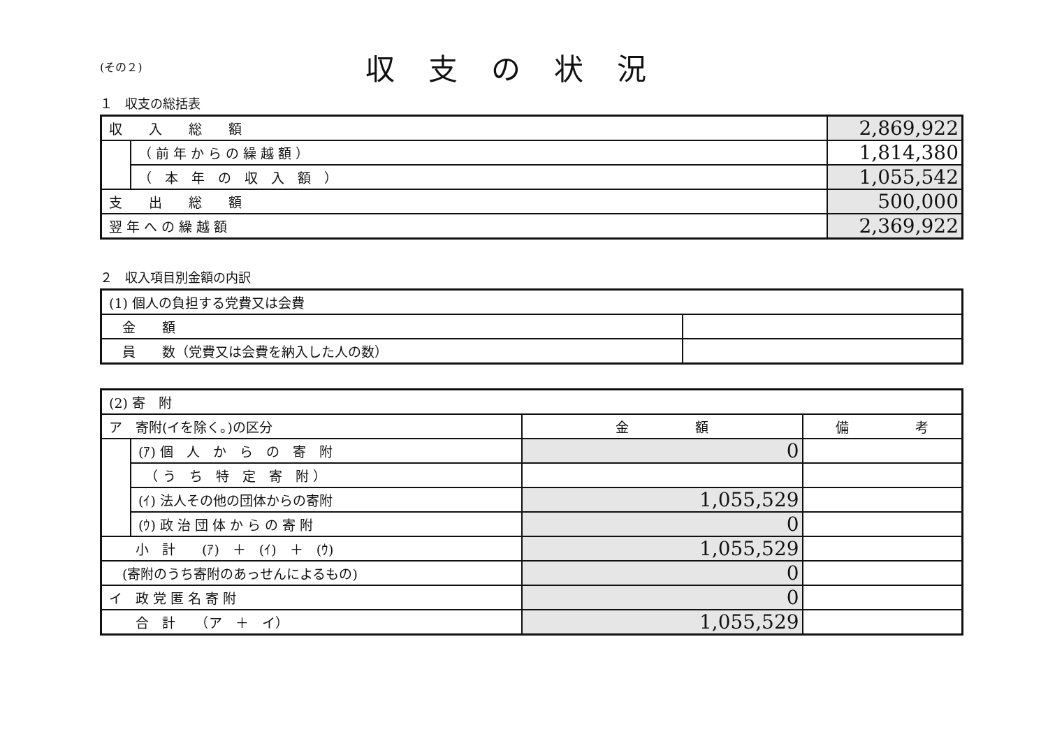(その２)
収支の状況
１　収支の総括表
| 収 入 総 額 | | 2,869,922 |
| | （ 前 年 か ら の 繰 越 額 ） | 1,814,380 |
| | （ 本 年 の 収 入 額 ） | 1,055,542 |
| 支 出 総 額 | | 500,000 |
| 翌 年 へ の 繰 越 額 | | 2,369,922 |
２　収入項目別金額の内訳
| (1) 個人の負担する党費又は会費 | |
| 金 額 | |
| 員 数（党費又は会費を納入した人の数） | |
| (2) 寄 附 | | | |
| ア 寄附(イを除く。)の区分 | | 金 額 | 備 考 |
| | (ｱ) 個 人 か ら の 寄 附 | 0 | |
| | （ う ち 特 定 寄 附 ） | | |
| | (ｲ) 法人その他の団体からの寄附 | 1,055,529 | |
| | (ｳ) 政 治 団 体 か ら の 寄 附 | 0 | |
| 小 計 (ｱ) ＋ (ｲ) ＋ (ｳ) | | 1,055,529 | |
| (寄附のうち寄附のあっせんによるもの) | | 0 | |
| イ 政 党 匿 名 寄 附 | | 0 | |
| 合 計 （ア ＋ イ） | | 1,055,529 | |